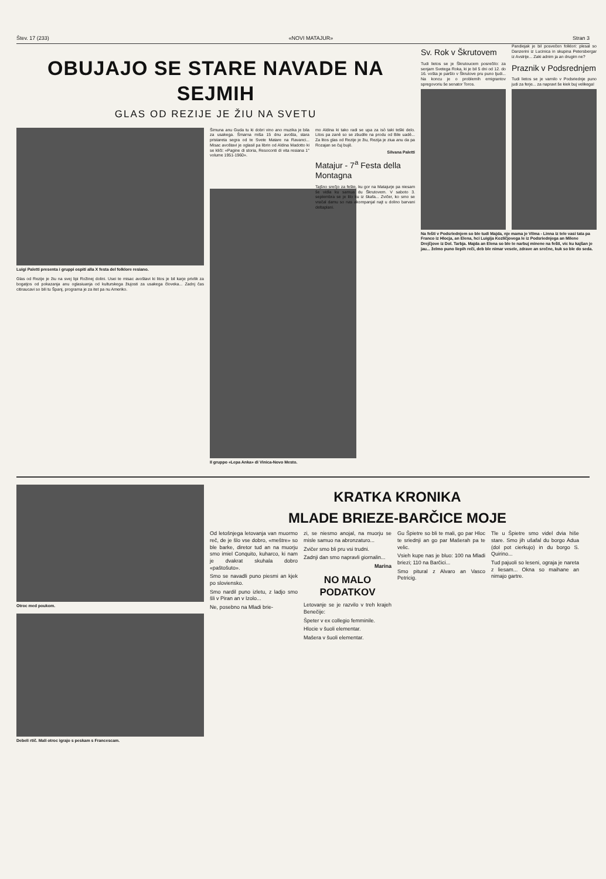Štev. 17 (233) «NOVI MATAJUR» Stran 3
OBUJAJO SE STARE NAVADE NA SEJMIH
GLAS OD REZIJE JE ŽIU NA SVETU
Luigi Paletti presenta i gruppi ospiti alla X festa del folklore resiano.
Glas od Rezije je žiu na svej lipi Rožinej dolini. Usei te misac avoštavi ki litos je bil karje privlik za bogatjos od pokazanja anu oglasiuanja od kulturskega žiujosti za usakega človeka... Zadnj čas citiraucavi so bili tu Španj, programa je za itet pa nu Ameriko.
Šimuna anu Guda tu ki dobri vino ano muzika je bila za usakega. Šmarna miša 15 dnu avošta, stara pristareta segra od te Svete Matare na Ravanci... Misac avoštavi je oglasil pa librin od Aldina Madotto ki se kliči: «Pagine di storia, Resoconti di vita resiana 1° volume 1951-1960».
mo Aldina ki tako radi se upa za isò taki teški delo. Litos pa zanè so se zbudile na produ od Bile uadè... Za litos glas od Rezije je žiu, Rezija je ziua anu da pa Rozajan se čuj bujè.
Silvana Paletti
Matajur - 7<sup>a</sup> Festa della Montagna
Tajšno srečjo za fešte, ku gor na Matajurje pa niesam še vidla ku samua du Škrutovem. V saboto 3. septembra se je lilo ku iz škafa... Zvičer, ko smo se vračal damu so nas akompanjal najt u dolino barvani deltaplani.
Il gruppo «Lepa Anka» di Vinica-Novo Mesto.
Sv. Rok v Škrutovem
Tudi lietos se je Škrutoucem posrečilo: za senjam Svetega Roka, ki je bil 5 dni od 12. do 16. vošta je paršlo v Škrutove pru puno ljudi... Na koncu je o problemih emigrantov spregovoriu še senator Toros.
Pandiejak je bil posvečen folklori: plesal so Danzerini iz Lucinica in skupina Petersbergar iz Avstrije... Zaki adnim ja an drugim ne?
Praznik v Podsrednjem
Tudi lietos se je varnilo v Podsriednje puno judi za ferje... za napravt še kiek buj velikega!
Na fešti v Podsriednjem so ble tudi Majda, nje mama je Vilma - Linna iz tele vasi tata pa Franco iz Hlocja, an Elena, hci Luigija Kozličjovega le iz Podsriednjega an Milene Drejčjove iz Dol. Tarbja. Majda an Elena so ble te narbuj minene na fešti, vic ku kajšan je jau... želmo puno liepih reči, deb ble nimar vesele, zdrave an srečne, kuk so ble do seda.
Otroc med poukom.
Debeli rtič. Mali otroc igrajo s peskam s Francescam.
KRATKA KRONIKA
MLADE BRIEZE-BARČICE MOJE
Od letošnjega letovanja van muormo reč, de je šlo vse dobro, «meštre» so ble barke, diretor tud an na muorju smo imiel Conquito, kuharco, ki nam je dvakrat skuhala dobro «paštošuto».
Smo se navadli puno piesmi an kjek po sloviensko.
Smo nardil puno izletu, z ladjo smo šli v Piran an v Izolo...
Ne, posebno na Mladi brie-
zi, se niesmo anojal, na muorju se misle samuo na abronzaturo...
Zvičer smo bli pru vsi trudni.
Zadnji dan smo napravli giornalin...
Marina
NO MALO PODATKOV
Letovanje se je razvilo v treh krajeh Benečije:
Špeter v ex collegio femminile.
Hlocie v šuoli elementar.
Mašera v šuoli elementar.
Gu Špietre so bli te mali, go par Hloc te sriednji an go par Mašerah pa te velic.
Vsieh kupe nas je bluo: 100 na Mladi briezi; 110 na Barčici...
Smo pitural z Alvaro an Vasco Petricig.
Tle u Špietre smo videl dvia hiše stare. Smo jih ušafal du borgo Adua (dol pot cierkujo) in du borgo S. Quirino...
Tud pajuoli so leseni, ograja je nareta z liesam... Okna so maihane an nimajo gartre.